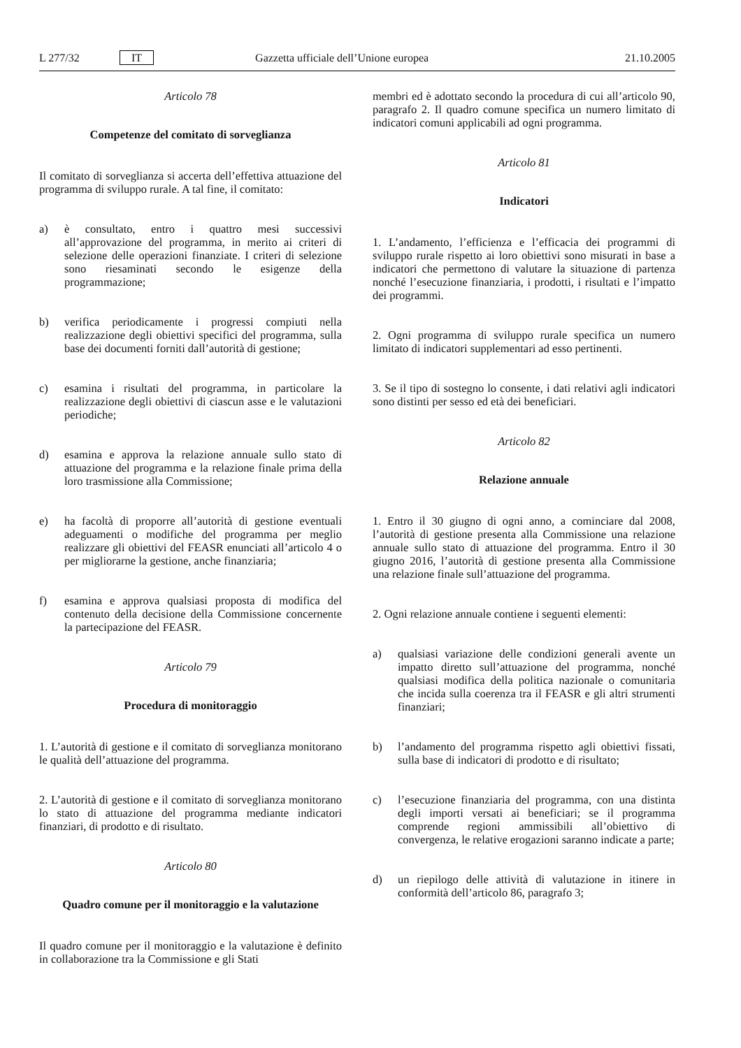L 277/32 IT Gazzetta ufficiale dell’Unione europea 21.10.2005
Articolo 78
Competenze del comitato di sorveglianza
Il comitato di sorveglianza si accerta dell’effettiva attuazione del programma di sviluppo rurale. A tal fine, il comitato:
a) è consultato, entro i quattro mesi successivi all’approvazione del programma, in merito ai criteri di selezione delle operazioni finanziate. I criteri di selezione sono riesaminati secondo le esigenze della programmazione;
b) verifica periodicamente i progressi compiuti nella realizzazione degli obiettivi specifici del programma, sulla base dei documenti forniti dall’autorità di gestione;
c) esamina i risultati del programma, in particolare la realizzazione degli obiettivi di ciascun asse e le valutazioni periodiche;
d) esamina e approva la relazione annuale sullo stato di attuazione del programma e la relazione finale prima della loro trasmissione alla Commissione;
e) ha facoltà di proporre all’autorità di gestione eventuali adeguamenti o modifiche del programma per meglio realizzare gli obiettivi del FEASR enunciati all’articolo 4 o per migliorarne la gestione, anche finanziaria;
f) esamina e approva qualsiasi proposta di modifica del contenuto della decisione della Commissione concernente la partecipazione del FEASR.
Articolo 79
Procedura di monitoraggio
1. L’autorità di gestione e il comitato di sorveglianza monitorano le qualità dell’attuazione del programma.
2. L’autorità di gestione e il comitato di sorveglianza monitorano lo stato di attuazione del programma mediante indicatori finanziari, di prodotto e di risultato.
Articolo 80
Quadro comune per il monitoraggio e la valutazione
Il quadro comune per il monitoraggio e la valutazione è definito in collaborazione tra la Commissione e gli Stati
membri ed è adottato secondo la procedura di cui all’articolo 90, paragrafo 2. Il quadro comune specifica un numero limitato di indicatori comuni applicabili ad ogni programma.
Articolo 81
Indicatori
1. L’andamento, l’efficienza e l’efficacia dei programmi di sviluppo rurale rispetto ai loro obiettivi sono misurati in base a indicatori che permettono di valutare la situazione di partenza nonché l’esecuzione finanziaria, i prodotti, i risultati e l’impatto dei programmi.
2. Ogni programma di sviluppo rurale specifica un numero limitato di indicatori supplementari ad esso pertinenti.
3. Se il tipo di sostegno lo consente, i dati relativi agli indicatori sono distinti per sesso ed età dei beneficiari.
Articolo 82
Relazione annuale
1. Entro il 30 giugno di ogni anno, a cominciare dal 2008, l’autorità di gestione presenta alla Commissione una relazione annuale sullo stato di attuazione del programma. Entro il 30 giugno 2016, l’autorità di gestione presenta alla Commissione una relazione finale sull’attuazione del programma.
2. Ogni relazione annuale contiene i seguenti elementi:
a) qualsiasi variazione delle condizioni generali avente un impatto diretto sull’attuazione del programma, nonché qualsiasi modifica della politica nazionale o comunitaria che incida sulla coerenza tra il FEASR e gli altri strumenti finanziari;
b) l’andamento del programma rispetto agli obiettivi fissati, sulla base di indicatori di prodotto e di risultato;
c) l’esecuzione finanziaria del programma, con una distinta degli importi versati ai beneficiari; se il programma comprende regioni ammissibili all’obiettivo di convergenza, le relative erogazioni saranno indicate a parte;
d) un riepilogo delle attività di valutazione in itinere in conformità dell’articolo 86, paragrafo 3;